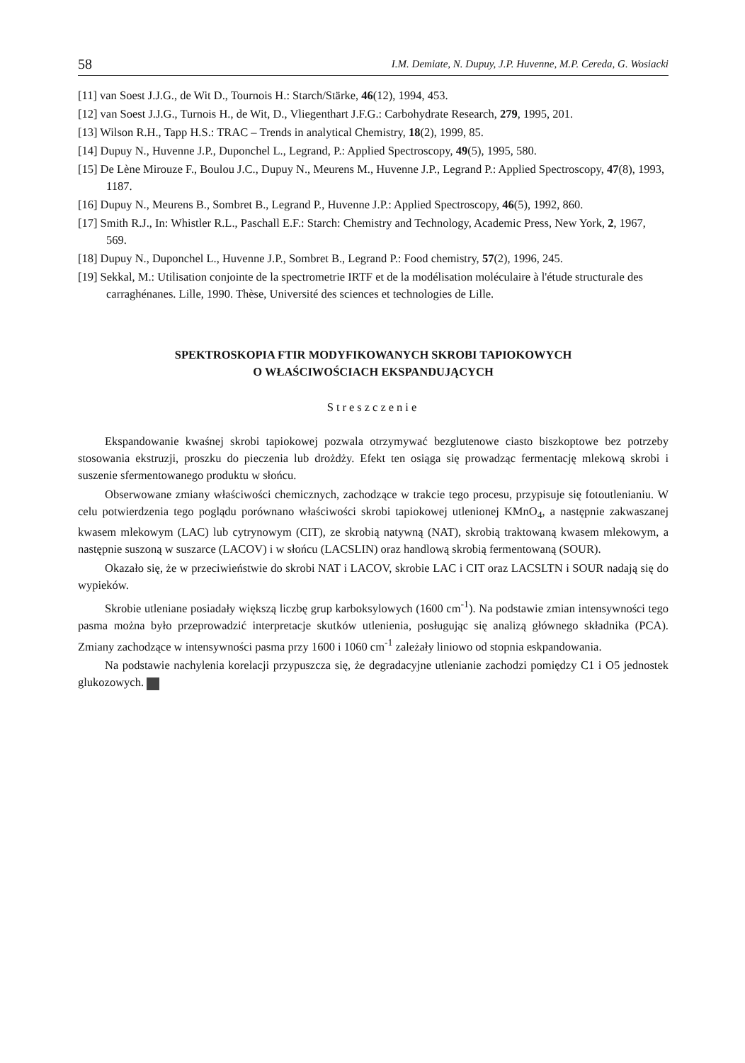58 I.M. Demiate, N. Dupuy, J.P. Huvenne, M.P. Cereda, G. Wosiacki
[11] van Soest J.J.G., de Wit D., Tournois H.: Starch/Stärke, 46(12), 1994, 453.
[12] van Soest J.J.G., Turnois H., de Wit, D., Vliegenthart J.F.G.: Carbohydrate Research, 279, 1995, 201.
[13] Wilson R.H., Tapp H.S.: TRAC – Trends in analytical Chemistry, 18(2), 1999, 85.
[14] Dupuy N., Huvenne J.P., Duponchel L., Legrand, P.: Applied Spectroscopy, 49(5), 1995, 580.
[15] De Lène Mirouze F., Boulou J.C., Dupuy N., Meurens M., Huvenne J.P., Legrand P.: Applied Spectroscopy, 47(8), 1993, 1187.
[16] Dupuy N., Meurens B., Sombret B., Legrand P., Huvenne J.P.: Applied Spectroscopy, 46(5), 1992, 860.
[17] Smith R.J., In: Whistler R.L., Paschall E.F.: Starch: Chemistry and Technology, Academic Press, New York, 2, 1967, 569.
[18] Dupuy N., Duponchel L., Huvenne J.P., Sombret B., Legrand P.: Food chemistry, 57(2), 1996, 245.
[19] Sekkal, M.: Utilisation conjointe de la spectrometrie IRTF et de la modélisation moléculaire à l'étude structurale des carraghénanes. Lille, 1990. Thèse, Université des sciences et technologies de Lille.
SPEKTROSKOPIA FTIR MODYFIKOWANYCH SKROBI TAPIOKOWYCH
O WŁAŚCIWOŚCIACH EKSPANDUJĄCYCH
Streszczenie
Ekspandowanie kwaśnej skrobi tapiokowej pozwala otrzymywać bezglutenowe ciasto biszkoptowe bez potrzeby stosowania ekstruzji, proszku do pieczenia lub drożdży. Efekt ten osiąga się prowadząc fermentację mlekową skrobi i suszenie sfermentowanego produktu w słońcu.
Obserwowane zmiany właściwości chemicznych, zachodzące w trakcie tego procesu, przypisuje się fotoutlenianiu. W celu potwierdzenia tego poglądu porównano właściwości skrobi tapiokowej utlenionej KMnO<sub>4</sub>, a następnie zakwaszanej kwasem mlekowym (LAC) lub cytrynowym (CIT), ze skrobią natywną (NAT), skrobią traktowaną kwasem mlekowym, a następnie suszoną w suszarce (LACOV) i w słońcu (LACSLIN) oraz handlową skrobią fermentowaną (SOUR).
Okazało się, że w przeciwieństwie do skrobi NAT i LACOV, skrobie LAC i CIT oraz LACSLTN i SOUR nadają się do wypieków.
Skrobie utleniane posiadały większą liczbę grup karboksylowych (1600 cm<sup>-1</sup>). Na podstawie zmian intensywności tego pasma można było przeprowadzić interpretacje skutków utlenienia, posługując się analizą głównego składnika (PCA). Zmiany zachodzące w intensywności pasma przy 1600 i 1060 cm<sup>-1</sup> zależały liniowo od stopnia eskpandowania.
Na podstawie nachylenia korelacji przypuszcza się, że degradacyjne utlenianie zachodzi pomiędzy C1 i O5 jednostek glukozowych.